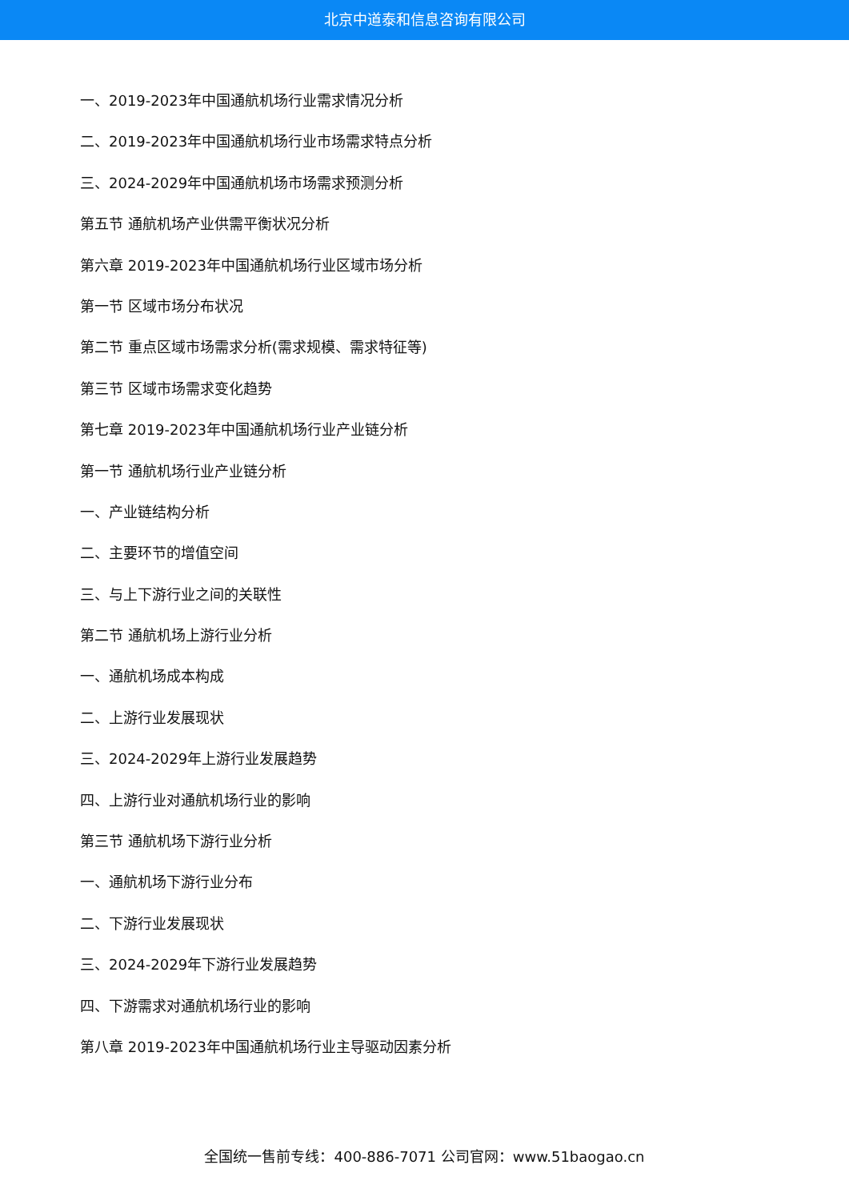北京中道泰和信息咨询有限公司
一、2019-2023年中国通航机场行业需求情况分析
二、2019-2023年中国通航机场行业市场需求特点分析
三、2024-2029年中国通航机场市场需求预测分析
第五节 通航机场产业供需平衡状况分析
第六章 2019-2023年中国通航机场行业区域市场分析
第一节 区域市场分布状况
第二节 重点区域市场需求分析(需求规模、需求特征等)
第三节 区域市场需求变化趋势
第七章 2019-2023年中国通航机场行业产业链分析
第一节 通航机场行业产业链分析
一、产业链结构分析
二、主要环节的增值空间
三、与上下游行业之间的关联性
第二节 通航机场上游行业分析
一、通航机场成本构成
二、上游行业发展现状
三、2024-2029年上游行业发展趋势
四、上游行业对通航机场行业的影响
第三节 通航机场下游行业分析
一、通航机场下游行业分布
二、下游行业发展现状
三、2024-2029年下游行业发展趋势
四、下游需求对通航机场行业的影响
第八章 2019-2023年中国通航机场行业主导驱动因素分析
全国统一售前专线：400-886-7071 公司官网：www.51baogao.cn